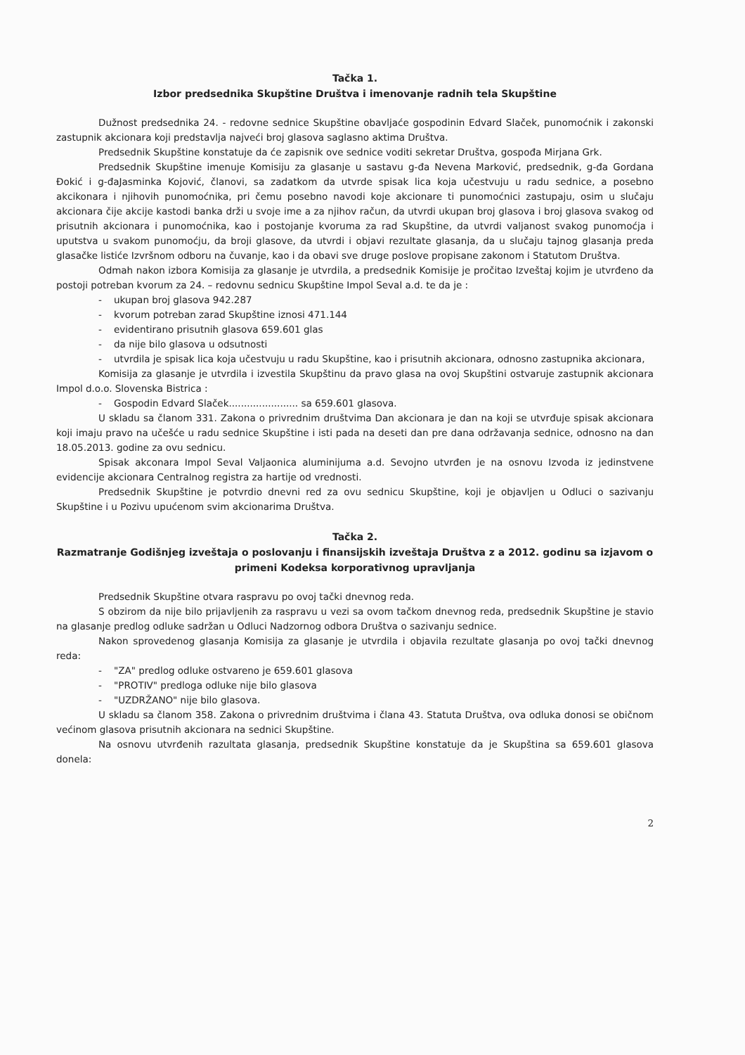Tačka 1.
Izbor predsednika Skupštine Društva i imenovanje radnih tela Skupštine
Dužnost predsednika 24. - redovne sednice Skupštine obavljaće gospodinin Edvard Slaček, punomoćnik i zakonski zastupnik akcionara koji predstavlja najveći broj glasova saglasno aktima Društva.
Predsednik Skupštine konstatuje da će zapisnik ove sednice voditi sekretar Društva, gospođa Mirjana Grk.
Predsednik Skupštine imenuje Komisiju za glasanje u sastavu g-đa Nevena Marković, predsednik, g-đa Gordana Đokić i g-đaJasminka Kojović, članovi, sa zadatkom da utvrde spisak lica koja učestvuju u radu sednice, a posebno akcikonara i njihovih punomoćnika, pri čemu posebno navodi koje akcionare ti punomoćnici zastupaju, osim u slučaju akcionara čije akcije kastodi banka drži u svoje ime a za njihov račun, da utvrdi ukupan broj glasova i broj glasova svakog od prisutnih akcionara i punomoćnika, kao i postojanje kvoruma za rad Skupštine, da utvrdi valjanost svakog punomoćja i uputstva u svakom punomoćju, da broji glasove, da utvrdi i objavi rezultate glasanja, da u slučaju tajnog glasanja preda glasačke listiće Izvršnom odboru na čuvanje, kao i da obavi sve druge poslove propisane zakonom i Statutom Društva.
Odmah nakon izbora Komisija za glasanje je utvrdila, a predsednik Komisije je pročitao Izveštaj kojim je utvrđeno da postoji potreban kvorum za 24. – redovnu sednicu Skupštine Impol Seval a.d. te da je :
- ukupan broj glasova 942.287
- kvorum potreban zarad Skupštine iznosi 471.144
- evidentirano prisutnih glasova 659.601 glas
- da nije bilo glasova u odsutnosti
- utvrdila je spisak lica koja učestvuju u radu Skupštine, kao i prisutnih akcionara, odnosno zastupnika akcionara,
Komisija za glasanje je utvrdila i izvestila Skupštinu da pravo glasa na ovoj Skupštini ostvaruje zastupnik akcionara Impol d.o.o. Slovenska Bistrica :
- Gospodin Edvard Slaček....................... sa 659.601 glasova.
U skladu sa članom 331. Zakona o privrednim društvima Dan akcionara je dan na koji se utvrđuje spisak akcionara koji imaju pravo na učešće u radu sednice Skupštine i isti pada na deseti dan pre dana održavanja sednice, odnosno na dan 18.05.2013. godine za ovu sednicu.
Spisak akconara Impol Seval Valjaonica aluminijuma a.d. Sevojno utvrđen je na osnovu Izvoda iz jedinstvene evidencije akcionara Centralnog registra za hartije od vrednosti.
Predsednik Skupštine je potvrdio dnevni red za ovu sednicu Skupštine, koji je objavljen u Odluci o sazivanju Skupštine i u Pozivu upućenom svim akcionarima Društva.
Tačka 2.
Razmatranje Godišnjeg izveštaja o poslovanju i finansijskih izveštaja Društva z a 2012. godinu sa izjavom o primeni Kodeksa korporativnog upravljanja
Predsednik Skupštine otvara raspravu po ovoj tački dnevnog reda.
S obzirom da nije bilo prijavljenih za raspravu u vezi sa ovom tačkom dnevnog reda, predsednik Skupštine je stavio na glasanje predlog odluke sadržan u Odluci Nadzornog odbora Društva o sazivanju sednice.
Nakon sprovedenog glasanja Komisija za glasanje je utvrdila i objavila rezultate glasanja po ovoj tački dnevnog reda:
- "ZA" predlog odluke ostvareno je 659.601 glasova
- "PROTIV" predloga odluke nije bilo glasova
- "UZDRŽANO" nije bilo glasova.
U skladu sa članom 358. Zakona o privrednim društvima i člana 43. Statuta Društva, ova odluka donosi se običnom većinom glasova prisutnih akcionara na sednici Skupštine.
Na osnovu utvrđenih razultata glasanja, predsednik Skupštine konstatuje da je Skupština sa 659.601 glasova donela:
2